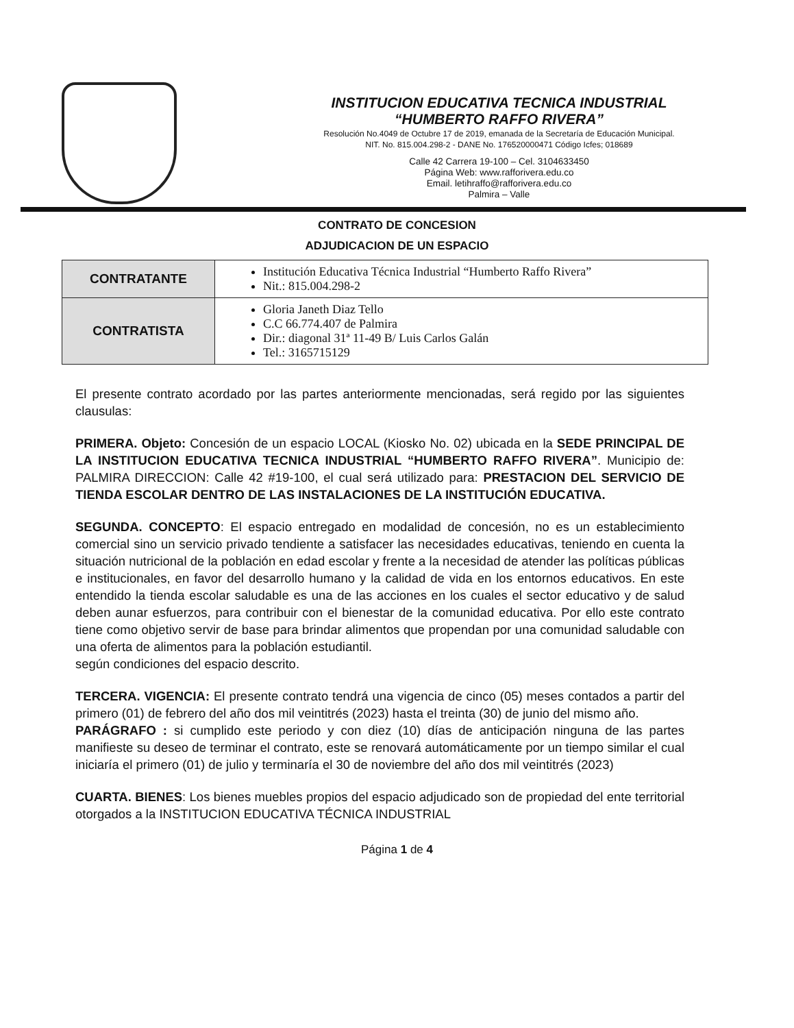INSTITUCION EDUCATIVA TECNICA INDUSTRIAL
“HUMBERTO RAFFO RIVERA”
Resolución No.4049 de Octubre 17 de 2019, emanada de la Secretaría de Educación Municipal.
NIT. No. 815.004.298-2 - DANE No. 176520000471 Código Icfes; 018689
Calle 42 Carrera 19-100 – Cel. 3104633450
Página Web: www.rafforivera.edu.co
Email. letihraffo@rafforivera.edu.co
Palmira – Valle
CONTRATO DE CONCESION
ADJUDICACION DE UN ESPACIO
| CONTRATANTE | Institución Educativa Técnica Industrial “Humberto Raffo Rivera” Nit.: 815.004.298-2 |
| CONTRATISTA | Gloria Janeth Diaz Tello C.C 66.774.407 de Palmira Dir.: diagonal 31ª 11-49 B/ Luis Carlos Galán Tel.: 3165715129 |
El presente contrato acordado por las partes anteriormente mencionadas, será regido por las siguientes clausulas:
PRIMERA. Objeto: Concesión de un espacio LOCAL (Kiosko No. 02) ubicada en la SEDE PRINCIPAL DE LA INSTITUCION EDUCATIVA TECNICA INDUSTRIAL “HUMBERTO RAFFO RIVERA”. Municipio de: PALMIRA DIRECCION: Calle 42 #19-100, el cual será utilizado para: PRESTACION DEL SERVICIO DE TIENDA ESCOLAR DENTRO DE LAS INSTALACIONES DE LA INSTITUCIÓN EDUCATIVA.
SEGUNDA. CONCEPTO: El espacio entregado en modalidad de concesión, no es un establecimiento comercial sino un servicio privado tendiente a satisfacer las necesidades educativas, teniendo en cuenta la situación nutricional de la población en edad escolar y frente a la necesidad de atender las políticas públicas e institucionales, en favor del desarrollo humano y la calidad de vida en los entornos educativos. En este entendido la tienda escolar saludable es una de las acciones en los cuales el sector educativo y de salud deben aunar esfuerzos, para contribuir con el bienestar de la comunidad educativa. Por ello este contrato tiene como objetivo servir de base para brindar alimentos que propendan por una comunidad saludable con una oferta de alimentos para la población estudiantil.
según condiciones del espacio descrito.
TERCERA. VIGENCIA: El presente contrato tendrá una vigencia de cinco (05) meses contados a partir del primero (01) de febrero del año dos mil veintitrés (2023) hasta el treinta (30) de junio del mismo año.
PARÁGRAFO : si cumplido este periodo y con diez (10) días de anticipación ninguna de las partes manifieste su deseo de terminar el contrato, este se renovará automáticamente por un tiempo similar el cual iniciaría el primero (01) de julio y terminaría el 30 de noviembre del año dos mil veintitrés (2023)
CUARTA. BIENES: Los bienes muebles propios del espacio adjudicado son de propiedad del ente territorial otorgados a la INSTITUCION EDUCATIVA TÉCNICA INDUSTRIAL
Página 1 de 4